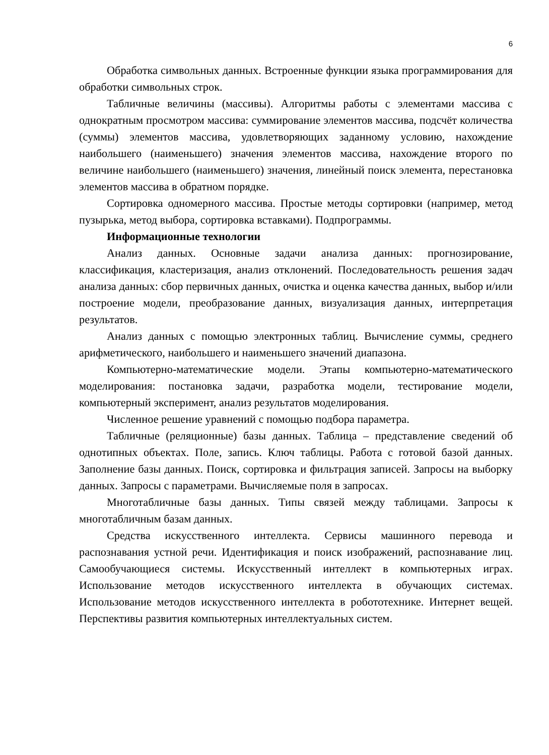6
Обработка символьных данных. Встроенные функции языка программирования для обработки символьных строк.
Табличные величины (массивы). Алгоритмы работы с элементами массива с однократным просмотром массива: суммирование элементов массива, подсчёт количества (суммы) элементов массива, удовлетворяющих заданному условию, нахождение наибольшего (наименьшего) значения элементов массива, нахождение второго по величине наибольшего (наименьшего) значения, линейный поиск элемента, перестановка элементов массива в обратном порядке.
Сортировка одномерного массива. Простые методы сортировки (например, метод пузырька, метод выбора, сортировка вставками). Подпрограммы.
Информационные технологии
Анализ данных. Основные задачи анализа данных: прогнозирование, классификация, кластеризация, анализ отклонений. Последовательность решения задач анализа данных: сбор первичных данных, очистка и оценка качества данных, выбор и/или построение модели, преобразование данных, визуализация данных, интерпретация результатов.
Анализ данных с помощью электронных таблиц. Вычисление суммы, среднего арифметического, наибольшего и наименьшего значений диапазона.
Компьютерно-математические модели. Этапы компьютерно-математического моделирования: постановка задачи, разработка модели, тестирование модели, компьютерный эксперимент, анализ результатов моделирования.
Численное решение уравнений с помощью подбора параметра.
Табличные (реляционные) базы данных. Таблица – представление сведений об однотипных объектах. Поле, запись. Ключ таблицы. Работа с готовой базой данных. Заполнение базы данных. Поиск, сортировка и фильтрация записей. Запросы на выборку данных. Запросы с параметрами. Вычисляемые поля в запросах.
Многотабличные базы данных. Типы связей между таблицами. Запросы к многотабличным базам данных.
Средства искусственного интеллекта. Сервисы машинного перевода и распознавания устной речи. Идентификация и поиск изображений, распознавание лиц. Самообучающиеся системы. Искусственный интеллект в компьютерных играх. Использование методов искусственного интеллекта в обучающих системах. Использование методов искусственного интеллекта в робототехнике. Интернет вещей. Перспективы развития компьютерных интеллектуальных систем.